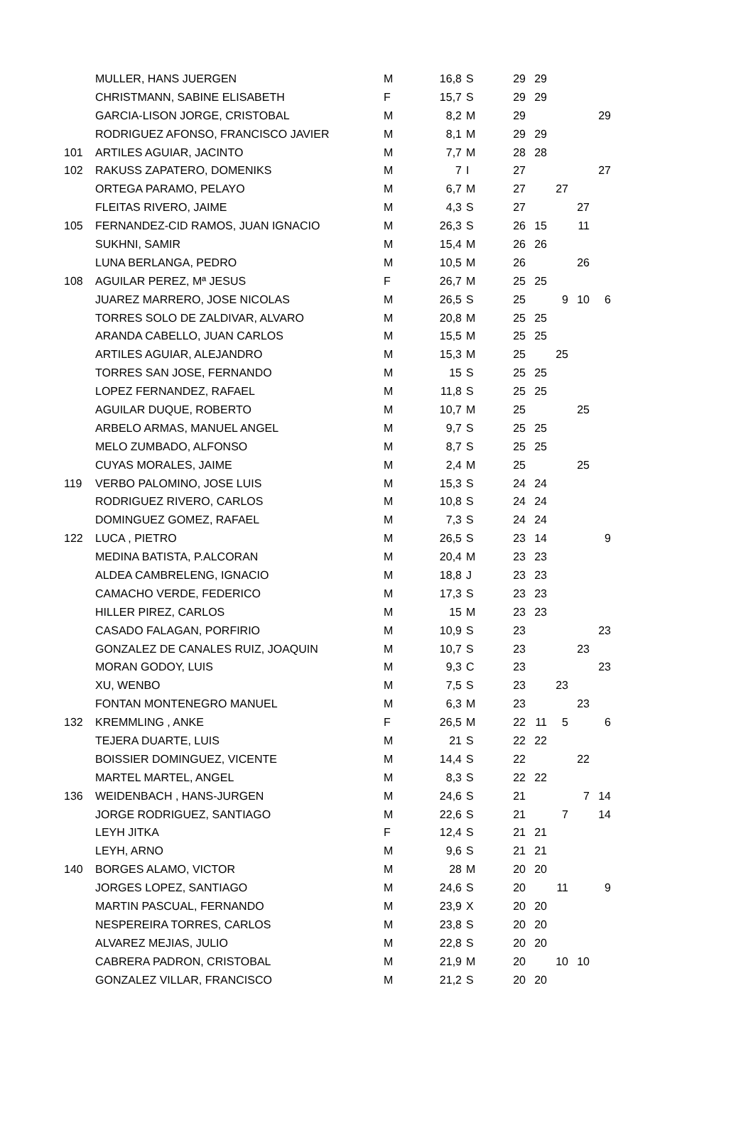| | MULLER, HANS JUERGEN | M | 16,8 | S | 29 | 29 | | | |
| | CHRISTMANN, SABINE ELISABETH | F | 15,7 | S | 29 | 29 | | | |
| | GARCIA-LISON JORGE, CRISTOBAL | M | 8,2 | M | 29 | | | | 29 |
| | RODRIGUEZ AFONSO, FRANCISCO JAVIER | M | 8,1 | M | 29 | 29 | | | |
| 101 | ARTILES AGUIAR, JACINTO | M | 7,7 | M | 28 | 28 | | | |
| 102 | RAKUSS ZAPATERO, DOMENIKS | M | 7 | I | 27 | | | | 27 |
| | ORTEGA PARAMO, PELAYO | M | 6,7 | M | 27 | | 27 | | |
| | FLEITAS RIVERO, JAIME | M | 4,3 | S | 27 | | | 27 | |
| 105 | FERNANDEZ-CID RAMOS, JUAN IGNACIO | M | 26,3 | S | 26 | 15 | | 11 | |
| | SUKHNI, SAMIR | M | 15,4 | M | 26 | 26 | | | |
| | LUNA BERLANGA, PEDRO | M | 10,5 | M | 26 | | | 26 | |
| 108 | AGUILAR PEREZ, Mª JESUS | F | 26,7 | M | 25 | 25 | | | |
| | JUAREZ MARRERO, JOSE NICOLAS | M | 26,5 | S | 25 | | 9 | 10 | 6 |
| | TORRES SOLO DE ZALDIVAR, ALVARO | M | 20,8 | M | 25 | 25 | | | |
| | ARANDA CABELLO, JUAN CARLOS | M | 15,5 | M | 25 | 25 | | | |
| | ARTILES AGUIAR, ALEJANDRO | M | 15,3 | M | 25 | | 25 | | |
| | TORRES SAN JOSE, FERNANDO | M | 15 | S | 25 | 25 | | | |
| | LOPEZ FERNANDEZ, RAFAEL | M | 11,8 | S | 25 | 25 | | | |
| | AGUILAR DUQUE, ROBERTO | M | 10,7 | M | 25 | | | 25 | |
| | ARBELO ARMAS, MANUEL ANGEL | M | 9,7 | S | 25 | 25 | | | |
| | MELO ZUMBADO, ALFONSO | M | 8,7 | S | 25 | 25 | | | |
| | CUYAS MORALES, JAIME | M | 2,4 | M | 25 | | | 25 | |
| 119 | VERBO PALOMINO, JOSE LUIS | M | 15,3 | S | 24 | 24 | | | |
| | RODRIGUEZ RIVERO, CARLOS | M | 10,8 | S | 24 | 24 | | | |
| | DOMINGUEZ GOMEZ, RAFAEL | M | 7,3 | S | 24 | 24 | | | |
| 122 | LUCA , PIETRO | M | 26,5 | S | 23 | 14 | | | 9 |
| | MEDINA BATISTA, P.ALCORAN | M | 20,4 | M | 23 | 23 | | | |
| | ALDEA CAMBRELENG, IGNACIO | M | 18,8 | J | 23 | 23 | | | |
| | CAMACHO VERDE, FEDERICO | M | 17,3 | S | 23 | 23 | | | |
| | HILLER PIREZ, CARLOS | M | 15 | M | 23 | 23 | | | |
| | CASADO FALAGAN, PORFIRIO | M | 10,9 | S | 23 | | | | 23 |
| | GONZALEZ DE CANALES RUIZ, JOAQUIN | M | 10,7 | S | 23 | | | 23 | |
| | MORAN GODOY, LUIS | M | 9,3 | C | 23 | | | | 23 |
| | XU, WENBO | M | 7,5 | S | 23 | | 23 | | |
| | FONTAN MONTENEGRO MANUEL | M | 6,3 | M | 23 | | | 23 | |
| 132 | KREMMLING , ANKE | F | 26,5 | M | 22 | 11 | 5 | | 6 |
| | TEJERA DUARTE, LUIS | M | 21 | S | 22 | 22 | | | |
| | BOISSIER DOMINGUEZ, VICENTE | M | 14,4 | S | 22 | | | 22 | |
| | MARTEL MARTEL, ANGEL | M | 8,3 | S | 22 | 22 | | | |
| 136 | WEIDENBACH , HANS-JURGEN | M | 24,6 | S | 21 | | | 7 | 14 |
| | JORGE RODRIGUEZ, SANTIAGO | M | 22,6 | S | 21 | | 7 | | 14 |
| | LEYH JITKA | F | 12,4 | S | 21 | 21 | | | |
| | LEYH, ARNO | M | 9,6 | S | 21 | 21 | | | |
| 140 | BORGES ALAMO, VICTOR | M | 28 | M | 20 | 20 | | | |
| | JORGES LOPEZ, SANTIAGO | M | 24,6 | S | 20 | | 11 | | 9 |
| | MARTIN PASCUAL, FERNANDO | M | 23,9 | X | 20 | 20 | | | |
| | NESPEREIRA TORRES, CARLOS | M | 23,8 | S | 20 | 20 | | | |
| | ALVAREZ MEJIAS, JULIO | M | 22,8 | S | 20 | 20 | | | |
| | CABRERA PADRON, CRISTOBAL | M | 21,9 | M | 20 | | 10 | 10 | |
| | GONZALEZ VILLAR, FRANCISCO | M | 21,2 | S | 20 | 20 | | | |